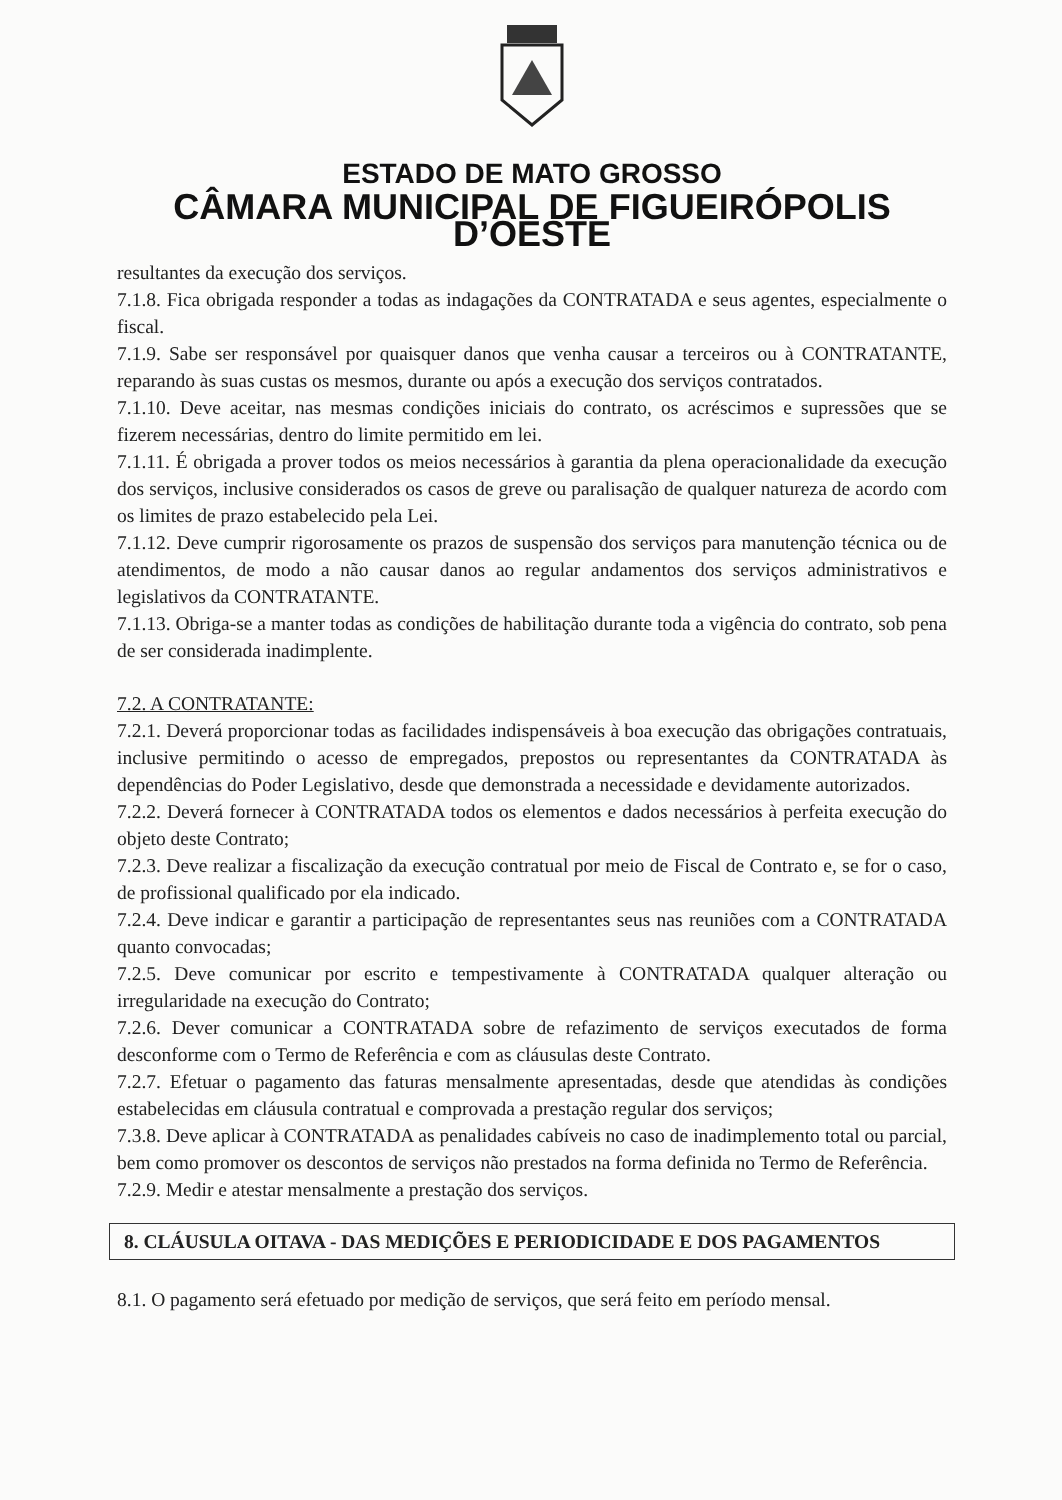ESTADO DE MATO GROSSO
CÂMARA MUNICIPAL DE FIGUEIRÓPOLIS D’OESTE
resultantes da execução dos serviços.
7.1.8. Fica obrigada responder a todas as indagações da CONTRATADA e seus agentes, especialmente o fiscal.
7.1.9. Sabe ser responsável por quaisquer danos que venha causar a terceiros ou à CONTRATANTE, reparando às suas custas os mesmos, durante ou após a execução dos serviços contratados.
7.1.10. Deve aceitar, nas mesmas condições iniciais do contrato, os acréscimos e supressões que se fizerem necessárias, dentro do limite permitido em lei.
7.1.11. É obrigada a prover todos os meios necessários à garantia da plena operacionalidade da execução dos serviços, inclusive considerados os casos de greve ou paralisação de qualquer natureza de acordo com os limites de prazo estabelecido pela Lei.
7.1.12. Deve cumprir rigorosamente os prazos de suspensão dos serviços para manutenção técnica ou de atendimentos, de modo a não causar danos ao regular andamentos dos serviços administrativos e legislativos da CONTRATANTE.
7.1.13. Obriga-se a manter todas as condições de habilitação durante toda a vigência do contrato, sob pena de ser considerada inadimplente.
7.2. A CONTRATANTE:
7.2.1. Deverá proporcionar todas as facilidades indispensáveis à boa execução das obrigações contratuais, inclusive permitindo o acesso de empregados, prepostos ou representantes da CONTRATADA às dependências do Poder Legislativo, desde que demonstrada a necessidade e devidamente autorizados.
7.2.2. Deverá fornecer à CONTRATADA todos os elementos e dados necessários à perfeita execução do objeto deste Contrato;
7.2.3. Deve realizar a fiscalização da execução contratual por meio de Fiscal de Contrato e, se for o caso, de profissional qualificado por ela indicado.
7.2.4. Deve indicar e garantir a participação de representantes seus nas reuniões com a CONTRATADA quanto convocadas;
7.2.5. Deve comunicar por escrito e tempestivamente à CONTRATADA qualquer alteração ou irregularidade na execução do Contrato;
7.2.6. Dever comunicar a CONTRATADA sobre de refazimento de serviços executados de forma desconforme com o Termo de Referência e com as cláusulas deste Contrato.
7.2.7. Efetuar o pagamento das faturas mensalmente apresentadas, desde que atendidas às condições estabelecidas em cláusula contratual e comprovada a prestação regular dos serviços;
7.3.8. Deve aplicar à CONTRATADA as penalidades cabíveis no caso de inadimplemento total ou parcial, bem como promover os descontos de serviços não prestados na forma definida no Termo de Referência.
7.2.9. Medir e atestar mensalmente a prestação dos serviços.
8. CLÁUSULA OITAVA - DAS MEDIÇÕES E PERIODICIDADE E DOS PAGAMENTOS
8.1. O pagamento será efetuado por medição de serviços, que será feito em período mensal.